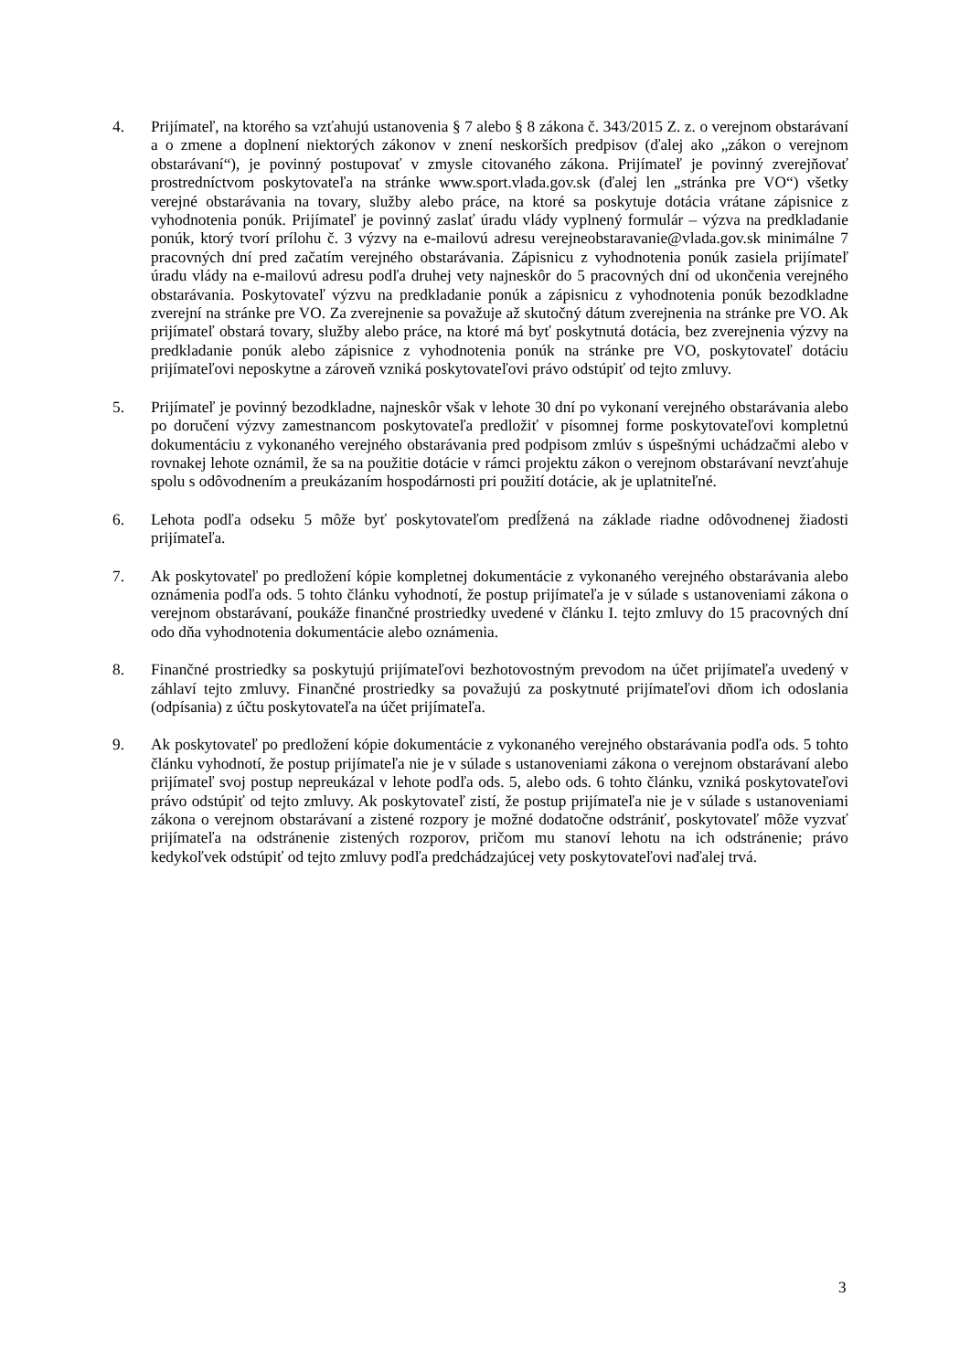4. Prijímateľ, na ktorého sa vzťahujú ustanovenia § 7 alebo § 8 zákona č. 343/2015 Z. z. o verejnom obstarávaní a o zmene a doplnení niektorých zákonov v znení neskorších predpisov (ďalej ako „zákon o verejnom obstarávaní“), je povinný postupovať v zmysle citovaného zákona. Prijímateľ je povinný zverejňovať prostredníctvom poskytovateľa na stránke www.sport.vlada.gov.sk (ďalej len „stránka pre VO“) všetky verejné obstarávania na tovary, služby alebo práce, na ktoré sa poskytuje dotácia vrátane zápisnice z vyhodnotenia ponúk. Prijímateľ je povinný zaslať úradu vlády vyplnený formulár – výzva na predkladanie ponúk, ktorý tvorí prílohu č. 3 výzvy na e-mailovú adresu verejneobstaravanie@vlada.gov.sk minimálne 7 pracovných dní pred začatím verejného obstarávania. Zápisnicu z vyhodnotenia ponúk zasiela prijímateľ úradu vlády na e-mailovú adresu podľa druhej vety najneskôr do 5 pracovných dní od ukončenia verejného obstarávania. Poskytovateľ výzvu na predkladanie ponúk a zápisnicu z vyhodnotenia ponúk bezodkladne zverejní na stránke pre VO. Za zverejnenie sa považuje až skutočný dátum zverejnenia na stránke pre VO. Ak prijímateľ obstará tovary, služby alebo práce, na ktoré má byť poskytnutá dotácia, bez zverejnenia výzvy na predkladanie ponúk alebo zápisnice z vyhodnotenia ponúk na stránke pre VO, poskytovateľ dotáciu prijímateľovi neposkytne a zároveň vzniká poskytovateľovi právo odstúpiť od tejto zmluvy.
5. Prijímateľ je povinný bezodkladne, najneskôr však v lehote 30 dní po vykonaní verejného obstarávania alebo po doručení výzvy zamestnancom poskytovateľa predložiť v písomnej forme poskytovateľovi kompletnú dokumentáciu z vykonaného verejného obstarávania pred podpisom zmlúv s úspešnými uchádzačmi alebo v rovnakej lehote oznámil, že sa na použitie dotácie v rámci projektu zákon o verejnom obstarávaní nevzťahuje spolu s odôvodnením a preukázaním hospodárnosti pri použití dotácie, ak je uplatniteľné.
6. Lehota podľa odseku 5 môže byť poskytovateľom predĺžená na základe riadne odôvodnenej žiadosti prijímateľa.
7. Ak poskytovateľ po predložení kópie kompletnej dokumentácie z vykonaného verejného obstarávania alebo oznámenia podľa ods. 5 tohto článku vyhodnotí, že postup prijímateľa je v súlade s ustanoveniami zákona o verejnom obstarávaní, poukáže finančné prostriedky uvedené v článku I. tejto zmluvy do 15 pracovných dní odo dňa vyhodnotenia dokumentácie alebo oznámenia.
8. Finančné prostriedky sa poskytujú prijímateľovi bezhotovostným prevodom na účet prijímateľa uvedený v záhlaví tejto zmluvy. Finančné prostriedky sa považujú za poskytnuté prijímateľovi dňom ich odoslania (odpísania) z účtu poskytovateľa na účet prijímateľa.
9. Ak poskytovateľ po predložení kópie dokumentácie z vykonaného verejného obstarávania podľa ods. 5 tohto článku vyhodnotí, že postup prijímateľa nie je v súlade s ustanoveniami zákona o verejnom obstarávaní alebo prijímateľ svoj postup nepreukázal v lehote podľa ods. 5, alebo ods. 6 tohto článku, vzniká poskytovateľovi právo odstúpiť od tejto zmluvy. Ak poskytovateľ zistí, že postup prijímateľa nie je v súlade s ustanoveniami zákona o verejnom obstarávaní a zistené rozpory je možné dodatočne odstrániť, poskytovateľ môže vyzvať prijímateľa na odstránenie zistených rozporov, pričom mu stanoví lehotu na ich odstránenie; právo kedykoľvek odstúpiť od tejto zmluvy podľa predchádzajúcej vety poskytovateľovi naďalej trvá.
3